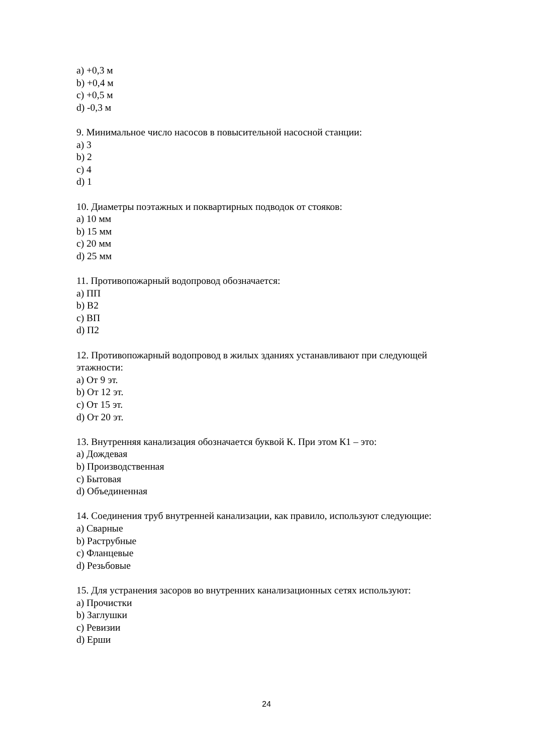a) +0,3 м
b) +0,4 м
c) +0,5 м
d) -0,3 м
9. Минимальное число насосов в повысительной насосной станции:
a) 3
b) 2
c) 4
d) 1
10. Диаметры поэтажных и поквартирных подводок от стояков:
a) 10 мм
b) 15 мм
c) 20 мм
d) 25 мм
11. Противопожарный водопровод обозначается:
a) ПП
b) В2
c) ВП
d) П2
12. Противопожарный водопровод в жилых зданиях устанавливают при следующей этажности:
a) От 9 эт.
b) От 12 эт.
c) От 15 эт.
d) От 20 эт.
13. Внутренняя канализация обозначается буквой К. При этом К1 – это:
a) Дождевая
b) Производственная
c) Бытовая
d) Объединенная
14. Соединения труб внутренней канализации, как правило, используют следующие:
a) Сварные
b) Раструбные
c) Фланцевые
d) Резьбовые
15. Для устранения засоров во внутренних канализационных сетях используют:
a) Прочистки
b) Заглушки
c) Ревизии
d) Ерши
24